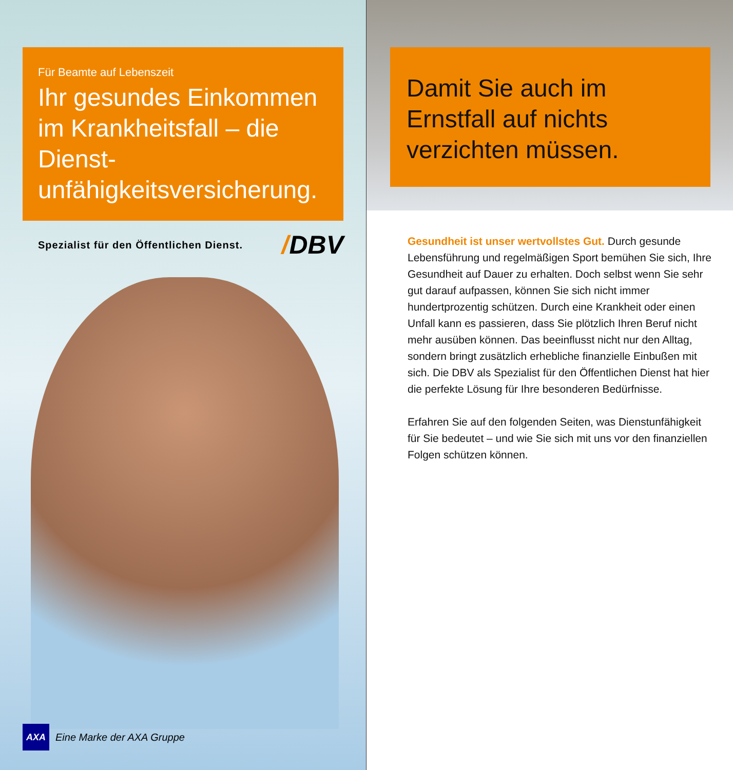Für Beamte auf Lebenszeit
Ihr gesundes Einkommen im Krankheitsfall – die Dienst­unfähigkeitsversicherung.
Spezialist für den Öffentlichen Dienst. /DBV
AXA Eine Marke der AXA Gruppe
Damit Sie auch im Ernstfall auf nichts verzichten müssen.
Gesundheit ist unser wertvollstes Gut. Durch gesunde Lebensführung und regelmäßigen Sport bemühen Sie sich, Ihre Gesundheit auf Dauer zu erhalten. Doch selbst wenn Sie sehr gut darauf aufpassen, können Sie sich nicht immer hundertprozentig schützen. Durch eine Krankheit oder einen Unfall kann es passieren, dass Sie plötzlich Ihren Beruf nicht mehr ausüben können. Das beeinflusst nicht nur den Alltag, sondern bringt zusätz­lich erhebliche finanzielle Einbußen mit sich. Die DBV als Spezialist für den Öffentlichen Dienst hat hier die perfekte Lösung für Ihre besonderen Bedürfnisse.
Erfahren Sie auf den folgenden Seiten, was Dienstun­fähigkeit für Sie bedeutet – und wie Sie sich mit uns vor den finanziellen Folgen schützen können.